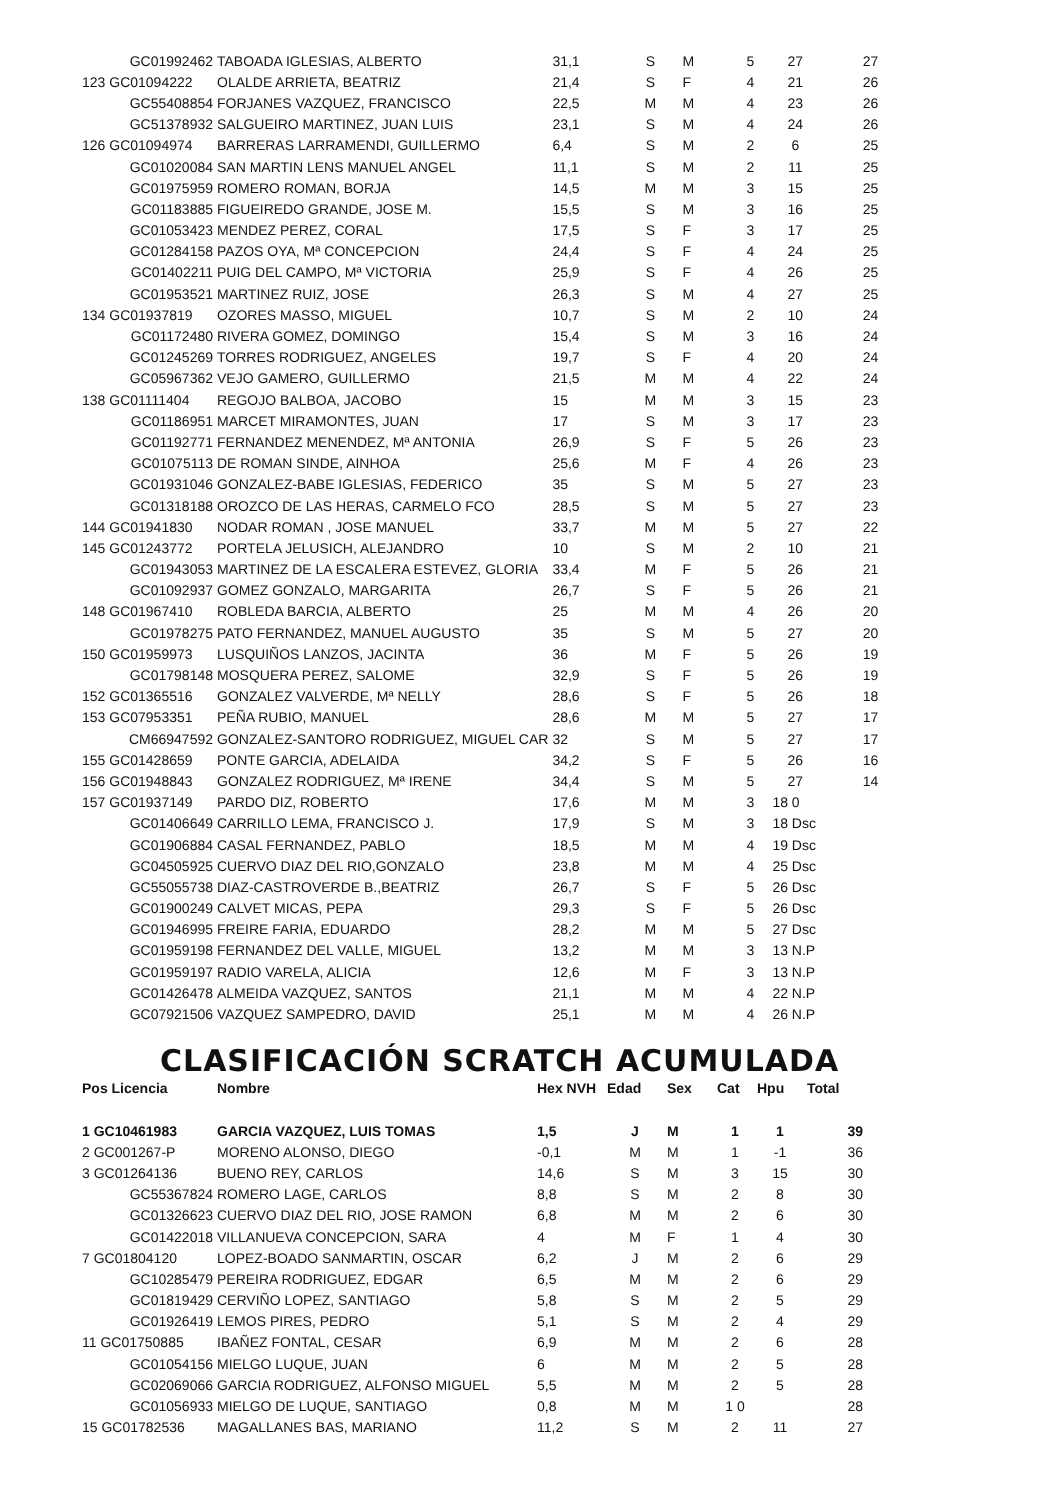| GC01992462 | TABOADA IGLESIAS, ALBERTO | 31,1 | S | M | 5 | 27 | 27 |
| 123 GC01094222 | OLALDE ARRIETA, BEATRIZ | 21,4 | S | F | 4 | 21 | 26 |
| GC55408854 | FORJANES VAZQUEZ, FRANCISCO | 22,5 | M | M | 4 | 23 | 26 |
| GC51378932 | SALGUEIRO MARTINEZ, JUAN LUIS | 23,1 | S | M | 4 | 24 | 26 |
| 126 GC01094974 | BARRERAS LARRAMENDI, GUILLERMO | 6,4 | S | M | 2 | 6 | 25 |
| GC01020084 | SAN MARTIN LENS MANUEL ANGEL | 11,1 | S | M | 2 | 11 | 25 |
| GC01975959 | ROMERO ROMAN, BORJA | 14,5 | M | M | 3 | 15 | 25 |
| GC01183885 | FIGUEIREDO GRANDE, JOSE M. | 15,5 | S | M | 3 | 16 | 25 |
| GC01053423 | MENDEZ PEREZ, CORAL | 17,5 | S | F | 3 | 17 | 25 |
| GC01284158 | PAZOS OYA, Mª CONCEPCION | 24,4 | S | F | 4 | 24 | 25 |
| GC01402211 | PUIG DEL CAMPO, Mª VICTORIA | 25,9 | S | F | 4 | 26 | 25 |
| GC01953521 | MARTINEZ RUIZ, JOSE | 26,3 | S | M | 4 | 27 | 25 |
| 134 GC01937819 | OZORES MASSO, MIGUEL | 10,7 | S | M | 2 | 10 | 24 |
| GC01172480 | RIVERA GOMEZ, DOMINGO | 15,4 | S | M | 3 | 16 | 24 |
| GC01245269 | TORRES RODRIGUEZ, ANGELES | 19,7 | S | F | 4 | 20 | 24 |
| GC05967362 | VEJO GAMERO, GUILLERMO | 21,5 | M | M | 4 | 22 | 24 |
| 138 GC01111404 | REGOJO BALBOA, JACOBO | 15 | M | M | 3 | 15 | 23 |
| GC01186951 | MARCET MIRAMONTES, JUAN | 17 | S | M | 3 | 17 | 23 |
| GC01192771 | FERNANDEZ MENENDEZ, Mª ANTONIA | 26,9 | S | F | 5 | 26 | 23 |
| GC01075113 | DE ROMAN SINDE, AINHOA | 25,6 | M | F | 4 | 26 | 23 |
| GC01931046 | GONZALEZ-BABE IGLESIAS, FEDERICO | 35 | S | M | 5 | 27 | 23 |
| GC01318188 | OROZCO DE LAS HERAS, CARMELO FCO | 28,5 | S | M | 5 | 27 | 23 |
| 144 GC01941830 | NODAR ROMAN , JOSE MANUEL | 33,7 | M | M | 5 | 27 | 22 |
| 145 GC01243772 | PORTELA JELUSICH, ALEJANDRO | 10 | S | M | 2 | 10 | 21 |
| GC01943053 | MARTINEZ DE LA ESCALERA ESTEVEZ, GLORIA | 33,4 | M | F | 5 | 26 | 21 |
| GC01092937 | GOMEZ GONZALO, MARGARITA | 26,7 | S | F | 5 | 26 | 21 |
| 148 GC01967410 | ROBLEDA BARCIA, ALBERTO | 25 | M | M | 4 | 26 | 20 |
| GC01978275 | PATO FERNANDEZ, MANUEL AUGUSTO | 35 | S | M | 5 | 27 | 20 |
| 150 GC01959973 | LUSQUIÑOS LANZOS, JACINTA | 36 | M | F | 5 | 26 | 19 |
| GC01798148 | MOSQUERA PEREZ, SALOME | 32,9 | S | F | 5 | 26 | 19 |
| 152 GC01365516 | GONZALEZ VALVERDE, Mª NELLY | 28,6 | S | F | 5 | 26 | 18 |
| 153 GC07953351 | PEÑA RUBIO, MANUEL | 28,6 | M | M | 5 | 27 | 17 |
| CM66947592 | GONZALEZ-SANTORO RODRIGUEZ, MIGUEL CAR | 32 | S | M | 5 | 27 | 17 |
| 155 GC01428659 | PONTE GARCIA, ADELAIDA | 34,2 | S | F | 5 | 26 | 16 |
| 156 GC01948843 | GONZALEZ RODRIGUEZ, Mª IRENE | 34,4 | S | M | 5 | 27 | 14 |
| 157 GC01937149 | PARDO DIZ, ROBERTO | 17,6 | M | M | 3 | 18 0 | |
| GC01406649 | CARRILLO LEMA, FRANCISCO J. | 17,9 | S | M | 3 | 18 Dsc | |
| GC01906884 | CASAL FERNANDEZ, PABLO | 18,5 | M | M | 4 | 19 Dsc | |
| GC04505925 | CUERVO DIAZ DEL RIO,GONZALO | 23,8 | M | M | 4 | 25 Dsc | |
| GC55055738 | DIAZ-CASTROVERDE B.,BEATRIZ | 26,7 | S | F | 5 | 26 Dsc | |
| GC01900249 | CALVET MICAS, PEPA | 29,3 | S | F | 5 | 26 Dsc | |
| GC01946995 | FREIRE FARIA, EDUARDO | 28,2 | M | M | 5 | 27 Dsc | |
| GC01959198 | FERNANDEZ DEL VALLE, MIGUEL | 13,2 | M | M | 3 | 13 N.P | |
| GC01959197 | RADIO VARELA, ALICIA | 12,6 | M | F | 3 | 13 N.P | |
| GC01426478 | ALMEIDA VAZQUEZ, SANTOS | 21,1 | M | M | 4 | 22 N.P | |
| GC07921506 | VAZQUEZ SAMPEDRO, DAVID | 25,1 | M | M | 4 | 26 N.P | |
CLASIFICACIÓN SCRATCH ACUMULADA
| Pos Licencia | Nombre | Hex NVH | Edad | Sex | Cat | Hpu | Total |
| --- | --- | --- | --- | --- | --- | --- | --- |
| 1 GC10461983 | GARCIA VAZQUEZ, LUIS TOMAS | 1,5 | J | M | 1 | 1 | 39 |
| 2 GC001267-P | MORENO ALONSO, DIEGO | -0,1 | M | M | 1 | -1 | 36 |
| 3 GC01264136 | BUENO REY, CARLOS | 14,6 | S | M | 3 | 15 | 30 |
| GC55367824 | ROMERO LAGE, CARLOS | 8,8 | S | M | 2 | 8 | 30 |
| GC01326623 | CUERVO DIAZ DEL RIO, JOSE RAMON | 6,8 | M | M | 2 | 6 | 30 |
| GC01422018 | VILLANUEVA CONCEPCION, SARA | 4 | M | F | 1 | 4 | 30 |
| 7 GC01804120 | LOPEZ-BOADO SANMARTIN, OSCAR | 6,2 | J | M | 2 | 6 | 29 |
| GC10285479 | PEREIRA RODRIGUEZ, EDGAR | 6,5 | M | M | 2 | 6 | 29 |
| GC01819429 | CERVIÑO LOPEZ, SANTIAGO | 5,8 | S | M | 2 | 5 | 29 |
| GC01926419 | LEMOS PIRES, PEDRO | 5,1 | S | M | 2 | 4 | 29 |
| 11 GC01750885 | IBAÑEZ FONTAL, CESAR | 6,9 | M | M | 2 | 6 | 28 |
| GC01054156 | MIELGO LUQUE, JUAN | 6 | M | M | 2 | 5 | 28 |
| GC02069066 | GARCIA RODRIGUEZ, ALFONSO MIGUEL | 5,5 | M | M | 2 | 5 | 28 |
| GC01056933 | MIELGO DE LUQUE, SANTIAGO | 0,8 | M | M | 1 0 | | 28 |
| 15 GC01782536 | MAGALLANES BAS, MARIANO | 11,2 | S | M | 2 | 11 | 27 |